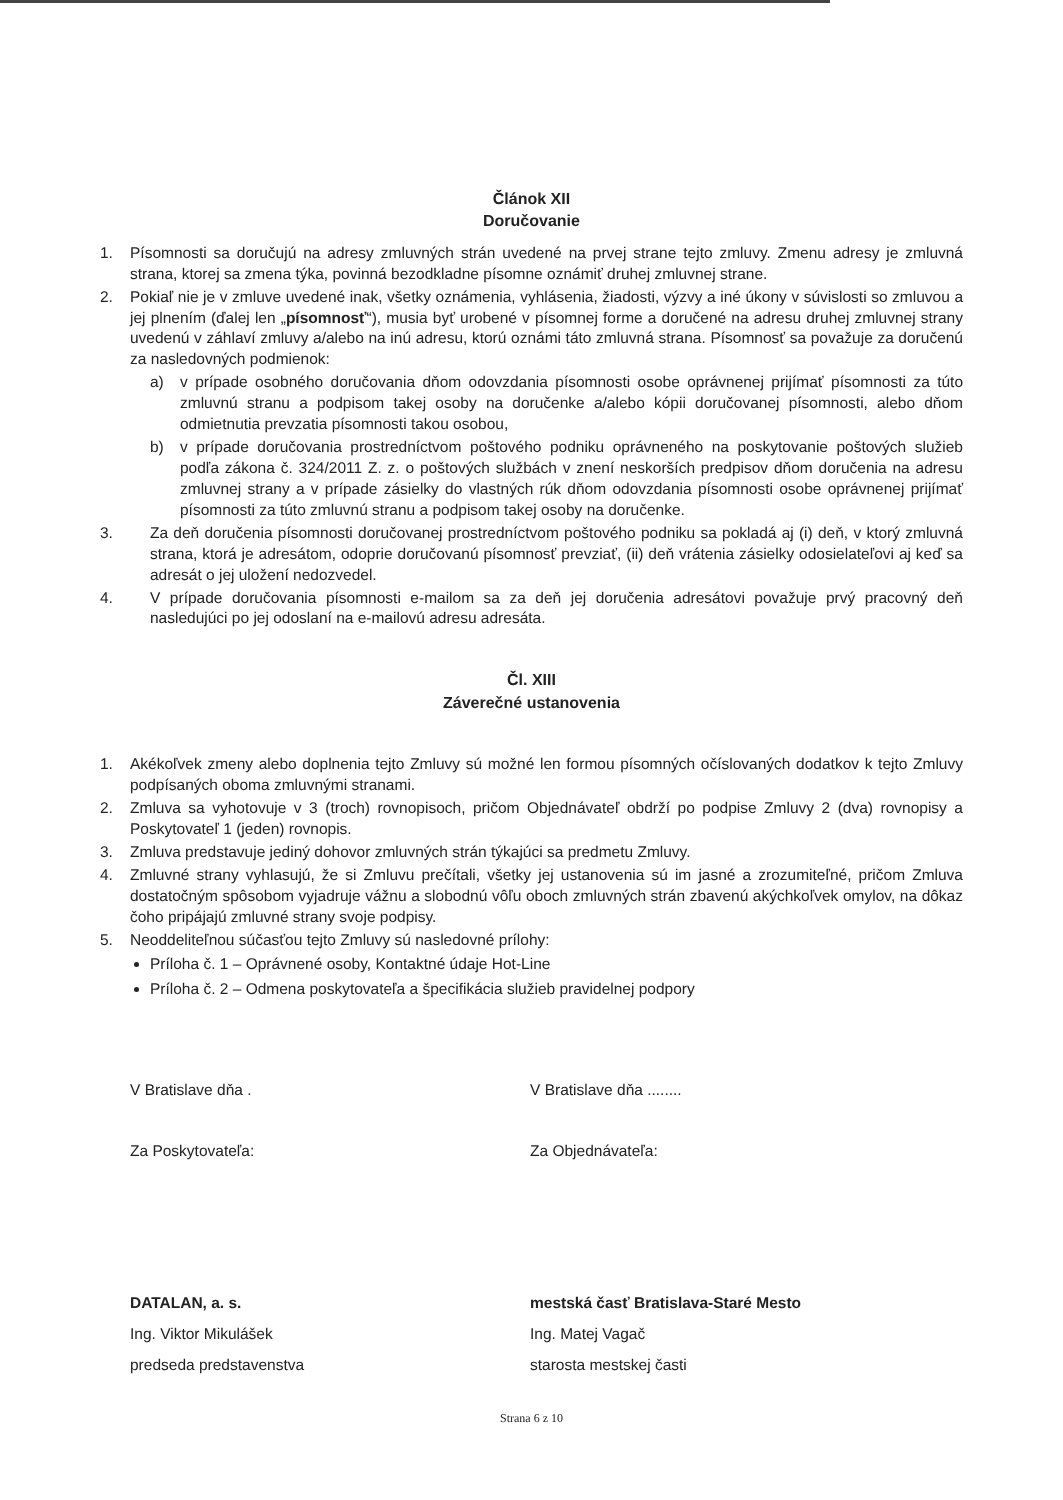Článok XII
Doručovanie
1. Písomnosti sa doručujú na adresy zmluvných strán uvedené na prvej strane tejto zmluvy. Zmenu adresy je zmluvná strana, ktorej sa zmena týka, povinná bezodkladne písomne oznámiť druhej zmluvnej strane.
2. Pokiaľ nie je v zmluve uvedené inak, všetky oznámenia, vyhlásenia, žiadosti, výzvy a iné úkony v súvislosti so zmluvou a jej plnením (ďalej len „písomnosť“), musia byť urobené v písomnej forme a doručené na adresu druhej zmluvnej strany uvedenú v záhlaví zmluvy a/alebo na inú adresu, ktorú oznámi táto zmluvná strana. Písomnosť sa považuje za doručenú za nasledovných podmienok:
a) v prípade osobného doručovania dňom odovzdania písomnosti osobe oprávnenej prijímať písomnosti za túto zmluvnú stranu a podpisom takej osoby na doručenke a/alebo kópii doručovanej písomnosti, alebo dňom odmietnutia prevzatia písomnosti takou osobou,
b) v prípade doručovania prostredníctvom poštového podniku oprávneného na poskytovanie poštových služieb podľa zákona č. 324/2011 Z. z. o poštových službách v znení neskorších predpisov dňom doručenia na adresu zmluvnej strany a v prípade zásielky do vlastných rúk dňom odovzdania písomnosti osobe oprávnenej prijímať písomnosti za túto zmluvnú stranu a podpisom takej osoby na doručenke.
3. Za deň doručenia písomnosti doručovanej prostredníctvom poštového podniku sa pokladá aj (i) deň, v ktorý zmluvná strana, ktorá je adresátom, odoprie doručovanú písomnosť prevziať, (ii) deň vrátenia zásielky odosielateľovi aj keď sa adresát o jej uložení nedozvedel.
4. V prípade doručovania písomnosti e-mailom sa za deň jej doručenia adresátovi považuje prvý pracovný deň nasledujúci po jej odoslaní na e-mailovú adresu adresáta.
Čl. XIII
Záverečné ustanovenia
1. Akékoľvek zmeny alebo doplnenia tejto Zmluvy sú možné len formou písomných očíslovaných dodatkov k tejto Zmluvy podpísaných oboma zmluvnými stranami.
2. Zmluva sa vyhotovuje v 3 (troch) rovnopisoch, pričom Objednávateľ obdrží po podpise Zmluvy 2 (dva) rovnopisy a Poskytovateľ 1 (jeden) rovnopis.
3. Zmluva predstavuje jediný dohovor zmluvných strán týkajúci sa predmetu Zmluvy.
4. Zmluvné strany vyhlasujú, že si Zmluvu prečítali, všetky jej ustanovenia sú im jasné a zrozumiteľné, pričom Zmluva dostatočným spôsobom vyjadruje vážnu a slobodnú vôľu oboch zmluvných strán zbavenú akýchkoľvek omylov, na dôkaz čoho pripájajú zmluvné strany svoje podpisy.
5. Neoddeliteľnou súčasťou tejto Zmluvy sú nasledovné prílohy:
Príloha č. 1 – Oprávnené osoby, Kontaktné údaje Hot-Line
Príloha č. 2 – Odmena poskytovateľa a špecifikácia služieb pravidelnej podpory
V Bratislave dňa . V Bratislave dňa ........
Za Poskytovateľa: Za Objednávateľa:
DATALAN, a. s.
Ing. Viktor Mikulášek
predseda predstavenstva
mestská časť Bratislava-Staré Mesto
Ing. Matej Vagač
starosta mestskej časti
Strana 6 z 10